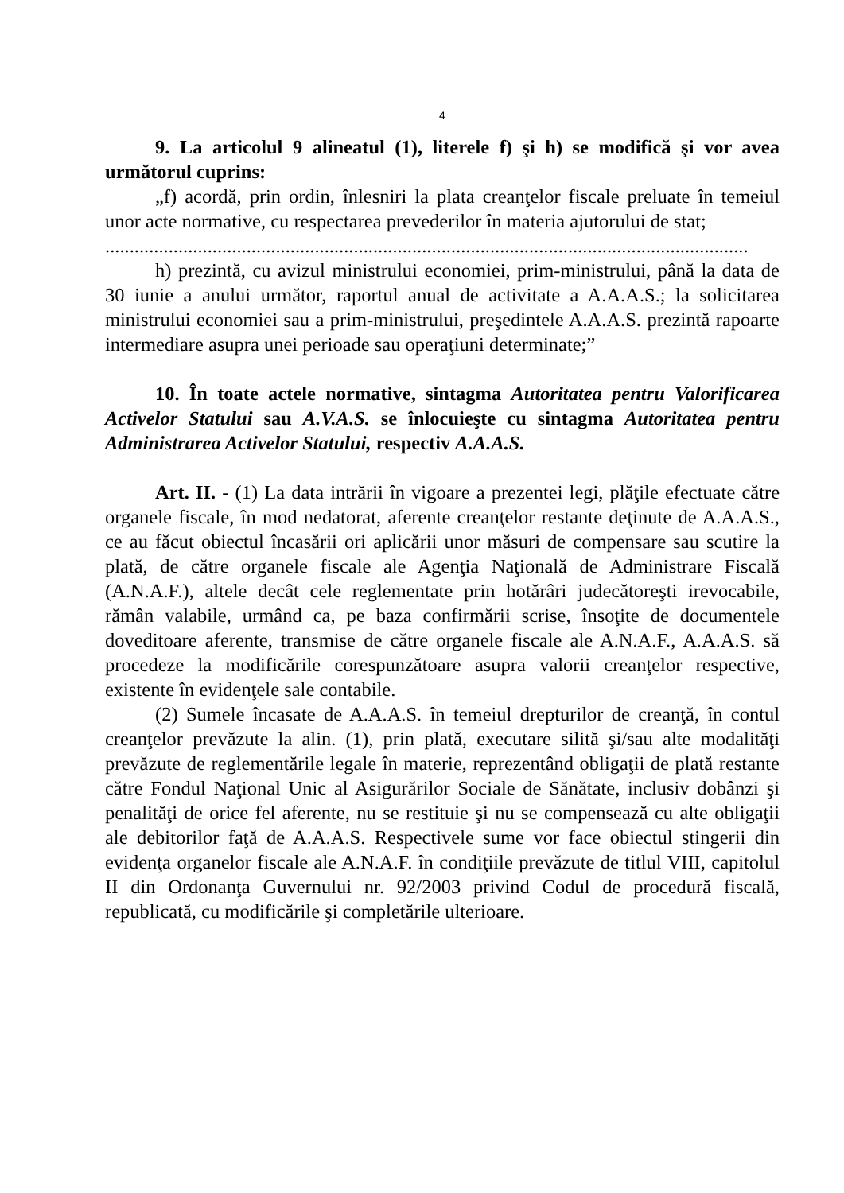4
9. La articolul 9 alineatul (1), literele f) şi h) se modifică şi vor avea următorul cuprins:
„f) acordă, prin ordin, înlesniri la plata creanţelor fiscale preluate în temeiul unor acte normative, cu respectarea prevederilor în materia ajutorului de stat;
....................................................................................................................................
h) prezintă, cu avizul ministrului economiei, prim-ministrului, până la data de 30 iunie a anului următor, raportul anual de activitate a A.A.A.S.; la solicitarea ministrului economiei sau a prim-ministrului, preşedintele A.A.A.S. prezintă rapoarte intermediare asupra unei perioade sau operaţiuni determinate;”
10. În toate actele normative, sintagma Autoritatea pentru Valorificarea Activelor Statului sau A.V.A.S. se înlocuieşte cu sintagma Autoritatea pentru Administrarea Activelor Statului, respectiv A.A.A.S.
Art. II. - (1) La data intrării în vigoare a prezentei legi, plăţile efectuate către organele fiscale, în mod nedatorat, aferente creanţelor restante deţinute de A.A.A.S., ce au făcut obiectul încasării ori aplicării unor măsuri de compensare sau scutire la plată, de către organele fiscale ale Agenţia Naţională de Administrare Fiscală (A.N.A.F.), altele decât cele reglementate prin hotărâri judecătoreşti irevocabile, rămân valabile, urmând ca, pe baza confirmării scrise, însoţite de documentele doveditoare aferente, transmise de către organele fiscale ale A.N.A.F., A.A.A.S. să procedeze la modificările corespunzătoare asupra valorii creanţelor respective, existente în evidenţele sale contabile.
(2) Sumele încasate de A.A.A.S. în temeiul drepturilor de creanţă, în contul creanţelor prevăzute la alin. (1), prin plată, executare silită şi/sau alte modalităţi prevăzute de reglementările legale în materie, reprezentând obligaţii de plată restante către Fondul Naţional Unic al Asigurărilor Sociale de Sănătate, inclusiv dobânzi şi penalităţi de orice fel aferente, nu se restituie şi nu se compensează cu alte obligaţii ale debitorilor faţă de A.A.A.S. Respectivele sume vor face obiectul stingerii din evidenţa organelor fiscale ale A.N.A.F. în condiţiile prevăzute de titlul VIII, capitolul II din Ordonanţa Guvernului nr. 92/2003 privind Codul de procedură fiscală, republicată, cu modificările şi completările ulterioare.